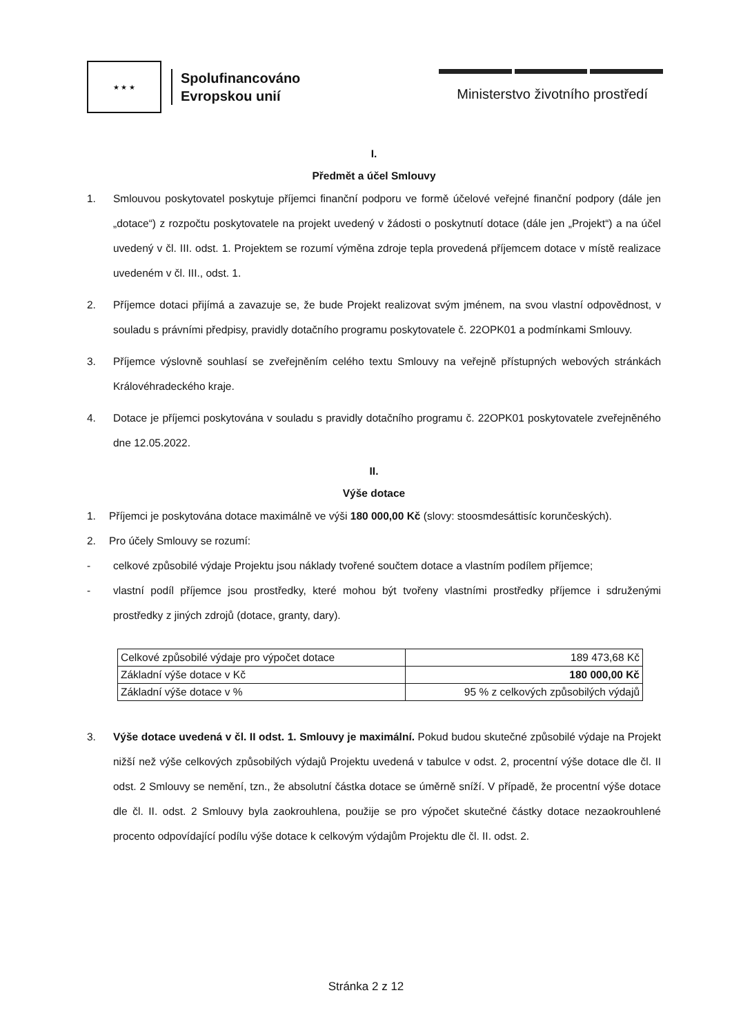★ ★ ★
Spolufinancováno
Evropskou unií
Ministerstvo životního prostředí
I.
Předmět a účel Smlouvy
1. Smlouvou poskytovatel poskytuje příjemci finanční podporu ve formě účelové veřejné finanční podpory (dále jen „dotace“) z rozpočtu poskytovatele na projekt uvedený v žádosti o poskytnutí dotace (dále jen „Projekt“) a na účel uvedený v čl. III. odst. 1. Projektem se rozumí výměna zdroje tepla provedená příjemcem dotace v místě realizace uvedeném v čl. III., odst. 1.
2. Příjemce dotaci přijímá a zavazuje se, že bude Projekt realizovat svým jménem, na svou vlastní odpovědnost, v souladu s právními předpisy, pravidly dotačního programu poskytovatele č. 22OPK01 a podmínkami Smlouvy.
3. Příjemce výslovně souhlasí se zveřejněním celého textu Smlouvy na veřejně přístupných webových stránkách Královéhradeckého kraje.
4. Dotace je příjemci poskytována v souladu s pravidly dotačního programu č. 22OPK01 poskytovatele zveřejněného dne 12.05.2022.
II.
Výše dotace
1. Příjemci je poskytována dotace maximálně ve výši 180 000,00 Kč (slovy: stoosmdesáttisíc korunčeských).
2. Pro účely Smlouvy se rozumí:
- celkové způsobilé výdaje Projektu jsou náklady tvořené součtem dotace a vlastním podílem příjemce;
- vlastní podíl příjemce jsou prostředky, které mohou být tvořeny vlastními prostředky příjemce i sdruženými prostředky z jiných zdrojů (dotace, granty, dary).
| Celkové způsobilé výdaje pro výpočet dotace | 189 473,68 Kč |
| Základní výše dotace v Kč | 180 000,00 Kč |
| Základní výše dotace v % | 95 % z celkových způsobilých výdajů |
3. Výše dotace uvedená v čl. II odst. 1. Smlouvy je maximální. Pokud budou skutečné způsobilé výdaje na Projekt nižší než výše celkových způsobilých výdajů Projektu uvedená v tabulce v odst. 2, procentní výše dotace dle čl. II odst. 2 Smlouvy se nemění, tzn., že absolutní částka dotace se úměrně sníží. V případě, že procentní výše dotace dle čl. II. odst. 2 Smlouvy byla zaokrouhlena, použije se pro výpočet skutečné částky dotace nezaokrouhlené procento odpovídající podílu výše dotace k celkovým výdajům Projektu dle čl. II. odst. 2.
Stránka 2 z 12